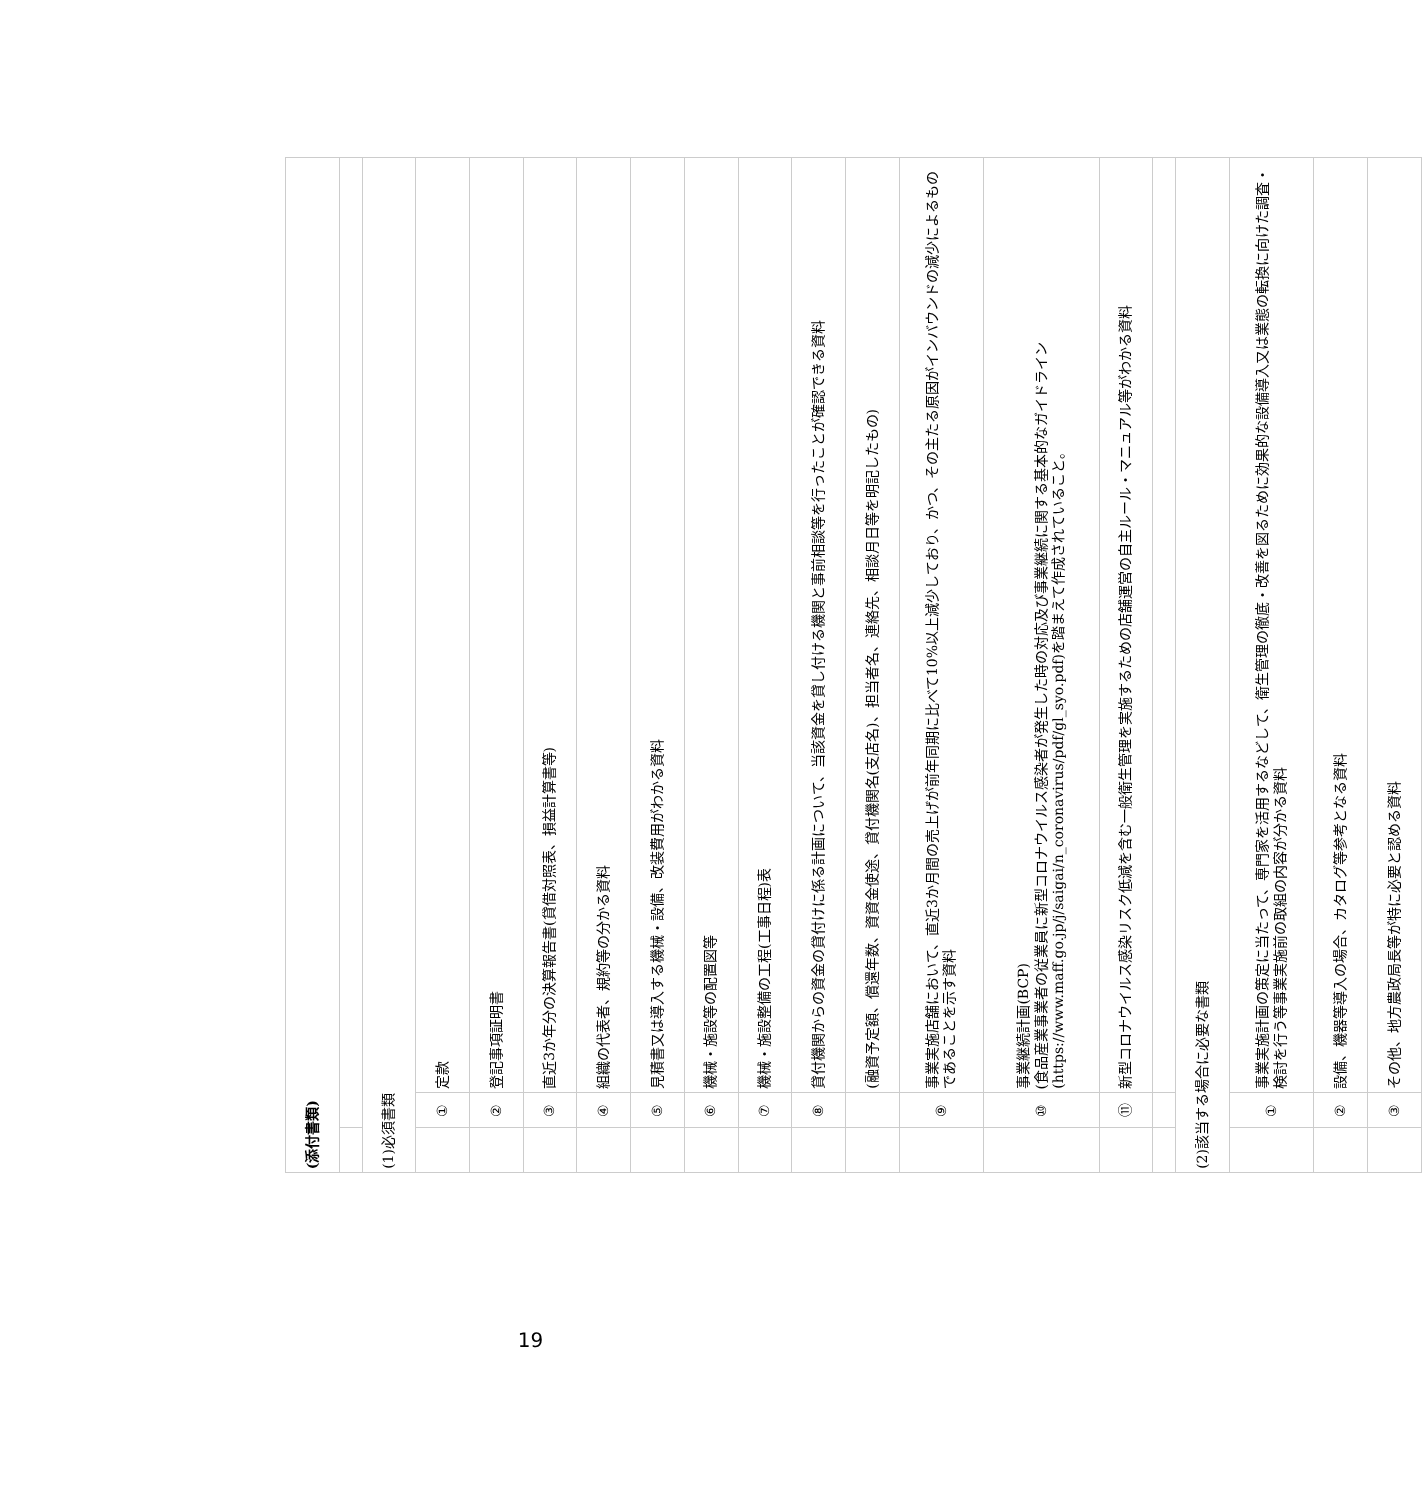| (添付書類) | | |
| (1)必須書類 | | |
| | ① | 定款 |
| | ② | 登記事項証明書 |
| | ③ | 直近3か年分の決算報告書(貸借対照表、損益計算書等) |
| | ④ | 組織の代表者、規約等の分かる資料 |
| | ⑤ | 見積書又は導入する機械・設備、改装費用がわかる資料 |
| | ⑥ | 機械・施設等の配置図等 |
| | ⑦ | 機械・施設整備の工程(工事日程)表 |
| | ⑧ | 貸付機関からの資金の貸付けに係る計画について、当該資金を貸し付ける機関と事前相談等を行ったことが確認できる資料 |
| | | (融資予定額、償還年数、資資金使途、貸付機関名(支店名)、担当者名、連絡先、相談月日等を明記したもの) |
| | ⑨ | 事業実施店舗において、直近3か月間の売上げが前年同期に比べて10%以上減少しており、かつ、その主たる原因がインバウンドの減少によるものであることを示す資料 |
| | ⑩ | 事業継続計画(BCP) (食品産業事業者の従業員に新型コロナウイルス感染者が発生した時の対応及び事業継続に関する基本的なガイドライン (https://www.maff.go.jp/j/saigai/n_coronavirus/pdf/gl_syo.pdf)を踏まえて作成されていること。 |
| | ⑪ | 新型コロナウイルス感染リスク低減を含む一般衛生管理を実施するための店舗運営の自主ルール・マニュアル等がわかる資料 |
| (2)該当する場合に必要な書類 | | |
| | ① | 事業実施計画の策定に当たって、専門家を活用するなどして、衛生管理の徹底・改善を図るために効果的な設備導入又は業態の転換に向けた調査・検討を行う等事業実施前の取組の内容が分かる資料 |
| | ② | 設備、機器等導入の場合、カタログ等参考となる資料 |
| | ③ | その他、地方農政局長等が特に必要と認める資料 |
19